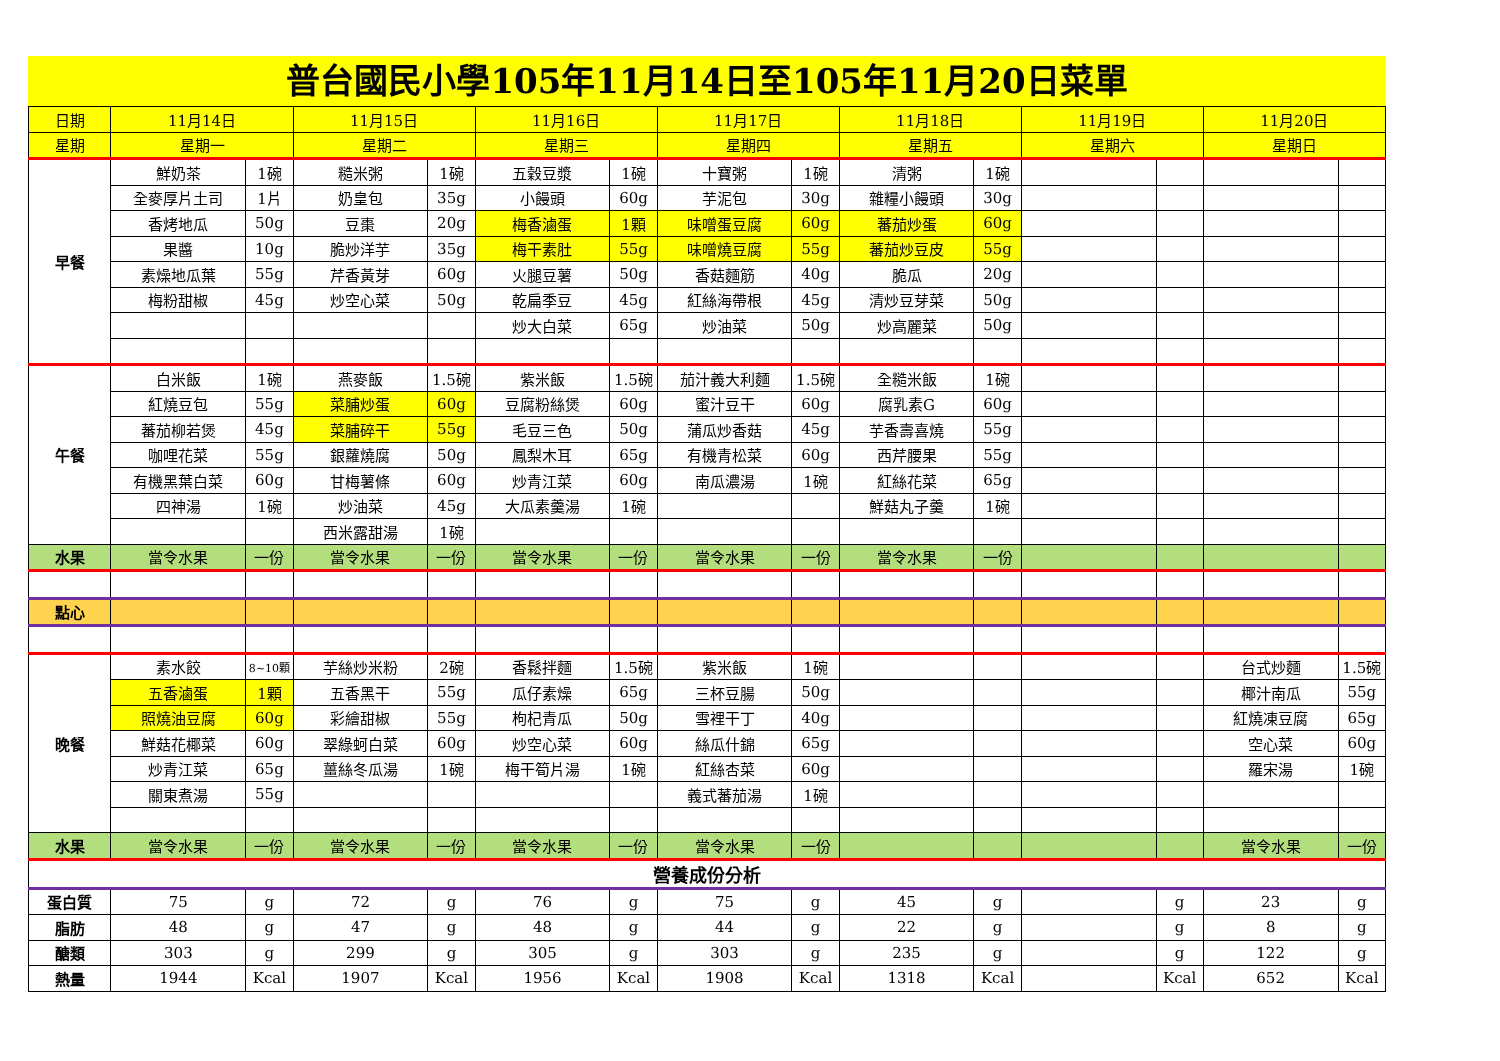普台國民小學105年11月14日至105年11月20日菜單
| 日期 | 11月14日 | | 11月15日 | | 11月16日 | | 11月17日 | | 11月18日 | | 11月19日 | | 11月20日 | |
| --- | --- | --- | --- | --- | --- | --- | --- | --- | --- | --- | --- | --- | --- | --- |
| 星期 | 星期一 | | 星期二 | | 星期三 | | 星期四 | | 星期五 | | 星期六 | | 星期日 | |
| 早餐 | 鮮奶茶 | 1碗 | 糙米粥 | 1碗 | 五穀豆漿 | 1碗 | 十寶粥 | 1碗 | 清粥 | 1碗 | | | | |
| | 全麥厚片土司 | 1片 | 奶皇包 | 35g | 小饅頭 | 60g | 芋泥包 | 30g | 雜糧小饅頭 | 30g | | | | |
| | 香烤地瓜 | 50g | 豆棗 | 20g | 梅香滷蛋 | 1顆 | 味噌蛋豆腐 | 60g | 蕃茄炒蛋 | 60g | | | | |
| | 果醬 | 10g | 脆炒洋芋 | 35g | 梅干素肚 | 55g | 味噌燒豆腐 | 55g | 蕃茄炒豆皮 | 55g | | | | |
| | 素燥地瓜葉 | 55g | 芹香黃芽 | 60g | 火腿豆薯 | 50g | 香菇麵筋 | 40g | 脆瓜 | 20g | | | | |
| | 梅粉甜椒 | 45g | 炒空心菜 | 50g | 乾扁季豆 | 45g | 紅絲海帶根 | 45g | 清炒豆芽菜 | 50g | | | | |
| | | | | | 炒大白菜 | 65g | 炒油菜 | 50g | 炒高麗菜 | 50g | | | | |
| 午餐 | 白米飯 | 1碗 | 燕麥飯 | 1.5碗 | 紫米飯 | 1.5碗 | 茄汁義大利麵 | 1.5碗 | 全糙米飯 | 1碗 | | | | |
| | 紅燒豆包 | 55g | 菜脯炒蛋 | 60g | 豆腐粉絲煲 | 60g | 蜜汁豆干 | 60g | 腐乳素G | 60g | | | | |
| | 蕃茄柳若煲 | 45g | 菜脯碎干 | 55g | 毛豆三色 | 50g | 蒲瓜炒香菇 | 45g | 芋香壽喜燒 | 55g | | | | |
| | 咖哩花菜 | 55g | 銀蘿燒腐 | 50g | 鳳梨木耳 | 65g | 有機青松菜 | 60g | 西芹腰果 | 55g | | | | |
| | 有機黑葉白菜 | 60g | 甘梅薯條 | 60g | 炒青江菜 | 60g | 南瓜濃湯 | 1碗 | 紅絲花菜 | 65g | | | | |
| | 四神湯 | 1碗 | 炒油菜 | 45g | 大瓜素羹湯 | 1碗 | | | 鮮菇丸子羹 | 1碗 | | | | |
| | | | 西米露甜湯 | 1碗 | | | | | | | | | | |
| 水果 | 當令水果 | 一份 | 當令水果 | 一份 | 當令水果 | 一份 | 當令水果 | 一份 | 當令水果 | 一份 | | | | |
| 點心 | | | | | | | | | | | | | | |
| 晚餐 | 素水餃 | 8~10顆 | 芋絲炒米粉 | 2碗 | 香鬆拌麵 | 1.5碗 | 紫米飯 | 1碗 | | | | | 台式炒麵 | 1.5碗 |
| | 五香滷蛋 | 1顆 | 五香黑干 | 55g | 瓜仔素燥 | 65g | 三杯豆腸 | 50g | | | | | 椰汁南瓜 | 55g |
| | 照燒油豆腐 | 60g | 彩繪甜椒 | 55g | 枸杞青瓜 | 50g | 雪裡干丁 | 40g | | | | | 紅燒凍豆腐 | 65g |
| | 鮮菇花椰菜 | 60g | 翠綠蚵白菜 | 60g | 炒空心菜 | 60g | 絲瓜什錦 | 65g | | | | | 空心菜 | 60g |
| | 炒青江菜 | 65g | 薑絲冬瓜湯 | 1碗 | 梅干筍片湯 | 1碗 | 紅絲杏菜 | 60g | | | | | 羅宋湯 | 1碗 |
| | 關東煮湯 | 55g | | | | | 義式蕃茄湯 | 1碗 | | | | | | |
| 水果 | 當令水果 | 一份 | 當令水果 | 一份 | 當令水果 | 一份 | 當令水果 | 一份 | | | | | 當令水果 | 一份 |
| 營養成份分析 | | | | | | | | | | | | | | |
| 蛋白質 | 75 | g | 72 | g | 76 | g | 75 | g | 45 | g | | g | 23 | g |
| 脂肪 | 48 | g | 47 | g | 48 | g | 44 | g | 22 | g | | g | 8 | g |
| 醣類 | 303 | g | 299 | g | 305 | g | 303 | g | 235 | g | | g | 122 | g |
| 熱量 | 1944 | Kcal | 1907 | Kcal | 1956 | Kcal | 1908 | Kcal | 1318 | Kcal | | Kcal | 652 | Kcal |